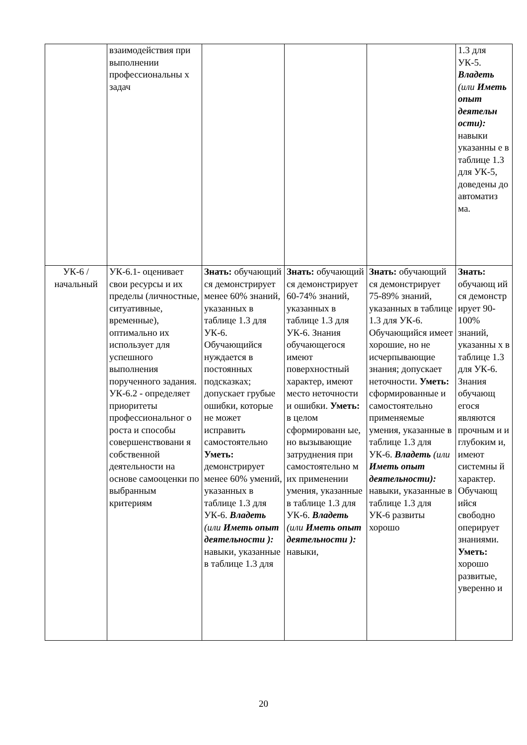| | взаимодействия при выполнении профессиональны х задач | | | | 1.3 для УК-5. Владеть (или Иметь опыт деятельн ости): навыки указанны е в таблице 1.3 для УК-5, доведены до автоматиз ма. |
| УК-6 / начальный | УК-6.1- оценивает свои ресурсы и их пределы (личностные, ситуативные, временные), оптимально их использует для успешного выполнения порученного задания. УК-6.2 - определяет приоритеты профессиональног о роста и способы совершенствовани я собственной деятельности на основе самооценки по выбранным критериям | Знать: обучающий ся демонстрирует менее 60% знаний, указанных в таблице 1.3 для УК-6. Обучающийся нуждается в постоянных подсказках; допускает грубые ошибки, которые не может исправить самостоятельно Уметь: демонстрирует менее 60% умений, указанных в таблице 1.3 для УК-6. Владеть (или Иметь опыт деятельности ): навыки, указанные в таблице 1.3 для | Знать: обучающий ся демонстрирует 60-74% знаний, указанных в таблице 1.3 для УК-6. Знания обучающегося имеют поверхностный характер, имеют место неточности и ошибки. Уметь: в целом сформированн ые, но вызывающие затруднения при самостоятельно м их применении умения, указанные в таблице 1.3 для УК-6. Владеть (или Иметь опыт деятельности ): навыки, | Знать: обучающий ся демонстрирует 75-89% знаний, указанных в таблице 1.3 для УК-6. Обучающийся имеет хорошие, но не исчерпывающие знания; допускает неточности. Уметь: сформированные и самостоятельно применяемые умения, указанные в таблице 1.3 для УК-6. Владеть (или Иметь опыт деятельности): навыки, указанные в таблице 1.3 для УК-6 развиты хорошо | Знать: обучающ ий ся демонстр ирует 90-100% знаний, указанны х в таблице 1.3 для УК-6. Знания обучающ егося являются прочным и и глубоким и, имеют системны й характер. Обучающ ийся свободно оперирует знаниями. Уметь: хорошо развитые, уверенно и |
20